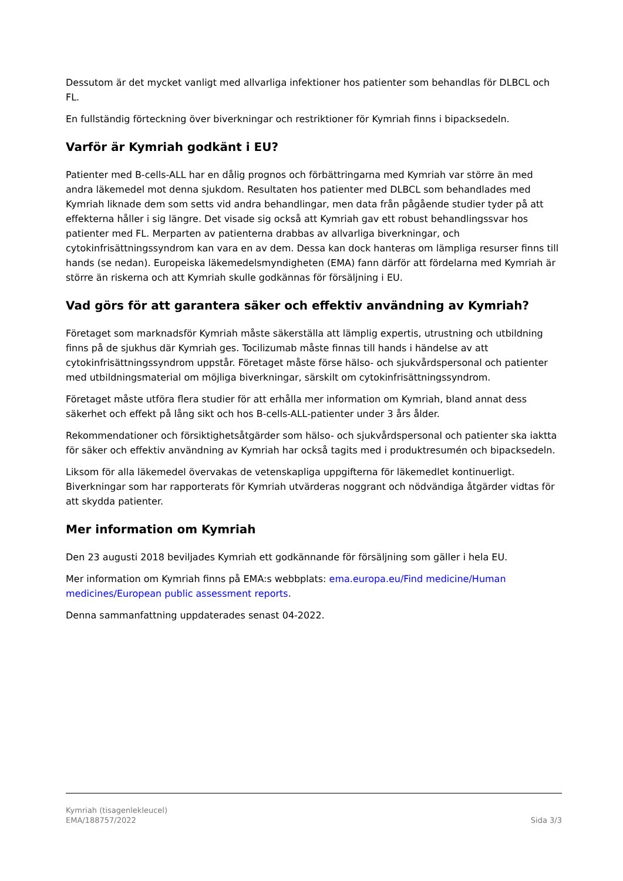Dessutom är det mycket vanligt med allvarliga infektioner hos patienter som behandlas för DLBCL och FL.
En fullständig förteckning över biverkningar och restriktioner för Kymriah finns i bipacksedeln.
Varför är Kymriah godkänt i EU?
Patienter med B-cells-ALL har en dålig prognos och förbättringarna med Kymriah var större än med andra läkemedel mot denna sjukdom. Resultaten hos patienter med DLBCL som behandlades med Kymriah liknade dem som setts vid andra behandlingar, men data från pågående studier tyder på att effekterna håller i sig längre. Det visade sig också att Kymriah gav ett robust behandlingssvar hos patienter med FL. Merparten av patienterna drabbas av allvarliga biverkningar, och cytokinfrisättningssyndrom kan vara en av dem. Dessa kan dock hanteras om lämpliga resurser finns till hands (se nedan). Europeiska läkemedelsmyndigheten (EMA) fann därför att fördelarna med Kymriah är större än riskerna och att Kymriah skulle godkännas för försäljning i EU.
Vad görs för att garantera säker och effektiv användning av Kymriah?
Företaget som marknadsför Kymriah måste säkerställa att lämplig expertis, utrustning och utbildning finns på de sjukhus där Kymriah ges. Tocilizumab måste finnas till hands i händelse av att cytokinfrisättningssyndrom uppstår. Företaget måste förse hälso- och sjukvårdspersonal och patienter med utbildningsmaterial om möjliga biverkningar, särskilt om cytokinfrisättningssyndrom.
Företaget måste utföra flera studier för att erhålla mer information om Kymriah, bland annat dess säkerhet och effekt på lång sikt och hos B-cells-ALL-patienter under 3 års ålder.
Rekommendationer och försiktighetsåtgärder som hälso- och sjukvårdspersonal och patienter ska iaktta för säker och effektiv användning av Kymriah har också tagits med i produktresumén och bipacksedeln.
Liksom för alla läkemedel övervakas de vetenskapliga uppgifterna för läkemedlet kontinuerligt. Biverkningar som har rapporterats för Kymriah utvärderas noggrant och nödvändiga åtgärder vidtas för att skydda patienter.
Mer information om Kymriah
Den 23 augusti 2018 beviljades Kymriah ett godkännande för försäljning som gäller i hela EU.
Mer information om Kymriah finns på EMA:s webbplats: ema.europa.eu/Find medicine/Human medicines/European public assessment reports.
Denna sammanfattning uppdaterades senast 04-2022.
Kymriah (tisagenlekleucel)
EMA/188757/2022 Sida 3/3